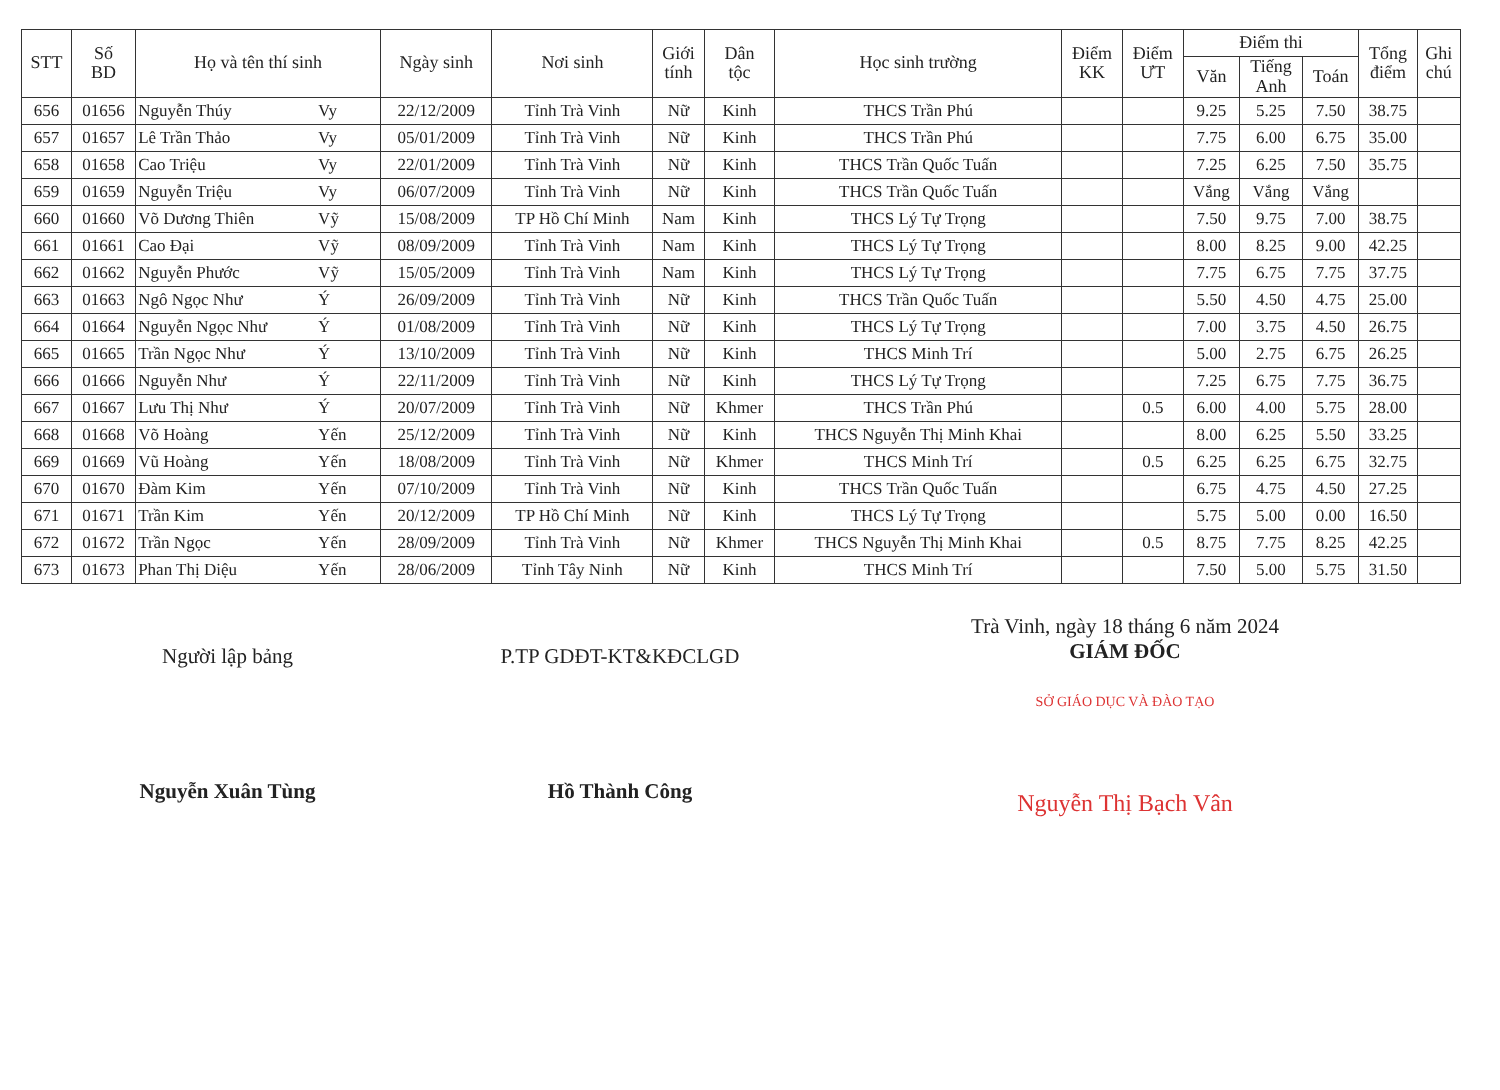| STT | Số BD | Họ và tên thí sinh | | Ngày sinh | Nơi sinh | Giới tính | Dân tộc | Học sinh trường | Điểm KK | Điểm ƯT | Điểm thi | | | Tổng điểm | Ghi chú |
| --- | --- | --- | --- | --- | --- | --- | --- | --- | --- | --- | --- | --- | --- | --- | --- |
| | | | | | | | | | | | Văn | Tiếng Anh | Toán | | |
| 656 | 01656 | Nguyễn Thúy | Vy | 22/12/2009 | Tỉnh Trà Vinh | Nữ | Kinh | THCS Trần Phú | | | 9.25 | 5.25 | 7.50 | 38.75 | |
| 657 | 01657 | Lê Trần Thảo | Vy | 05/01/2009 | Tỉnh Trà Vinh | Nữ | Kinh | THCS Trần Phú | | | 7.75 | 6.00 | 6.75 | 35.00 | |
| 658 | 01658 | Cao Triệu | Vy | 22/01/2009 | Tỉnh Trà Vinh | Nữ | Kinh | THCS Trần Quốc Tuấn | | | 7.25 | 6.25 | 7.50 | 35.75 | |
| 659 | 01659 | Nguyễn Triệu | Vy | 06/07/2009 | Tỉnh Trà Vinh | Nữ | Kinh | THCS Trần Quốc Tuấn | | | Vắng | Vắng | Vắng | | |
| 660 | 01660 | Võ Dương Thiên | Vỹ | 15/08/2009 | TP Hồ Chí Minh | Nam | Kinh | THCS Lý Tự Trọng | | | 7.50 | 9.75 | 7.00 | 38.75 | |
| 661 | 01661 | Cao Đại | Vỹ | 08/09/2009 | Tỉnh Trà Vinh | Nam | Kinh | THCS Lý Tự Trọng | | | 8.00 | 8.25 | 9.00 | 42.25 | |
| 662 | 01662 | Nguyễn Phước | Vỹ | 15/05/2009 | Tỉnh Trà Vinh | Nam | Kinh | THCS Lý Tự Trọng | | | 7.75 | 6.75 | 7.75 | 37.75 | |
| 663 | 01663 | Ngô Ngọc Như | Ý | 26/09/2009 | Tỉnh Trà Vinh | Nữ | Kinh | THCS Trần Quốc Tuấn | | | 5.50 | 4.50 | 4.75 | 25.00 | |
| 664 | 01664 | Nguyễn Ngọc Như | Ý | 01/08/2009 | Tỉnh Trà Vinh | Nữ | Kinh | THCS Lý Tự Trọng | | | 7.00 | 3.75 | 4.50 | 26.75 | |
| 665 | 01665 | Trần Ngọc Như | Ý | 13/10/2009 | Tỉnh Trà Vinh | Nữ | Kinh | THCS Minh Trí | | | 5.00 | 2.75 | 6.75 | 26.25 | |
| 666 | 01666 | Nguyễn Như | Ý | 22/11/2009 | Tỉnh Trà Vinh | Nữ | Kinh | THCS Lý Tự Trọng | | | 7.25 | 6.75 | 7.75 | 36.75 | |
| 667 | 01667 | Lưu Thị Như | Ý | 20/07/2009 | Tỉnh Trà Vinh | Nữ | Khmer | THCS Trần Phú | | 0.5 | 6.00 | 4.00 | 5.75 | 28.00 | |
| 668 | 01668 | Võ Hoàng | Yến | 25/12/2009 | Tỉnh Trà Vinh | Nữ | Kinh | THCS Nguyễn Thị Minh Khai | | | 8.00 | 6.25 | 5.50 | 33.25 | |
| 669 | 01669 | Vũ Hoàng | Yến | 18/08/2009 | Tỉnh Trà Vinh | Nữ | Khmer | THCS Minh Trí | | 0.5 | 6.25 | 6.25 | 6.75 | 32.75 | |
| 670 | 01670 | Đàm Kim | Yến | 07/10/2009 | Tỉnh Trà Vinh | Nữ | Kinh | THCS Trần Quốc Tuấn | | | 6.75 | 4.75 | 4.50 | 27.25 | |
| 671 | 01671 | Trần Kim | Yến | 20/12/2009 | TP Hồ Chí Minh | Nữ | Kinh | THCS Lý Tự Trọng | | | 5.75 | 5.00 | 0.00 | 16.50 | |
| 672 | 01672 | Trần Ngọc | Yến | 28/09/2009 | Tỉnh Trà Vinh | Nữ | Khmer | THCS Nguyễn Thị Minh Khai | | 0.5 | 8.75 | 7.75 | 8.25 | 42.25 | |
| 673 | 01673 | Phan Thị Diệu | Yến | 28/06/2009 | Tỉnh Tây Ninh | Nữ | Kinh | THCS Minh Trí | | | 7.50 | 5.00 | 5.75 | 31.50 | |
Người lập bảng
Nguyễn Xuân Tùng
P.TP GDĐT-KT&KĐCLGD
Hồ Thành Công
Trà Vinh, ngày 18 tháng 6 năm 2024
GIÁM ĐỐC
SỞ GIÁO DỤC VÀ ĐÀO TẠO
Nguyễn Thị Bạch Vân